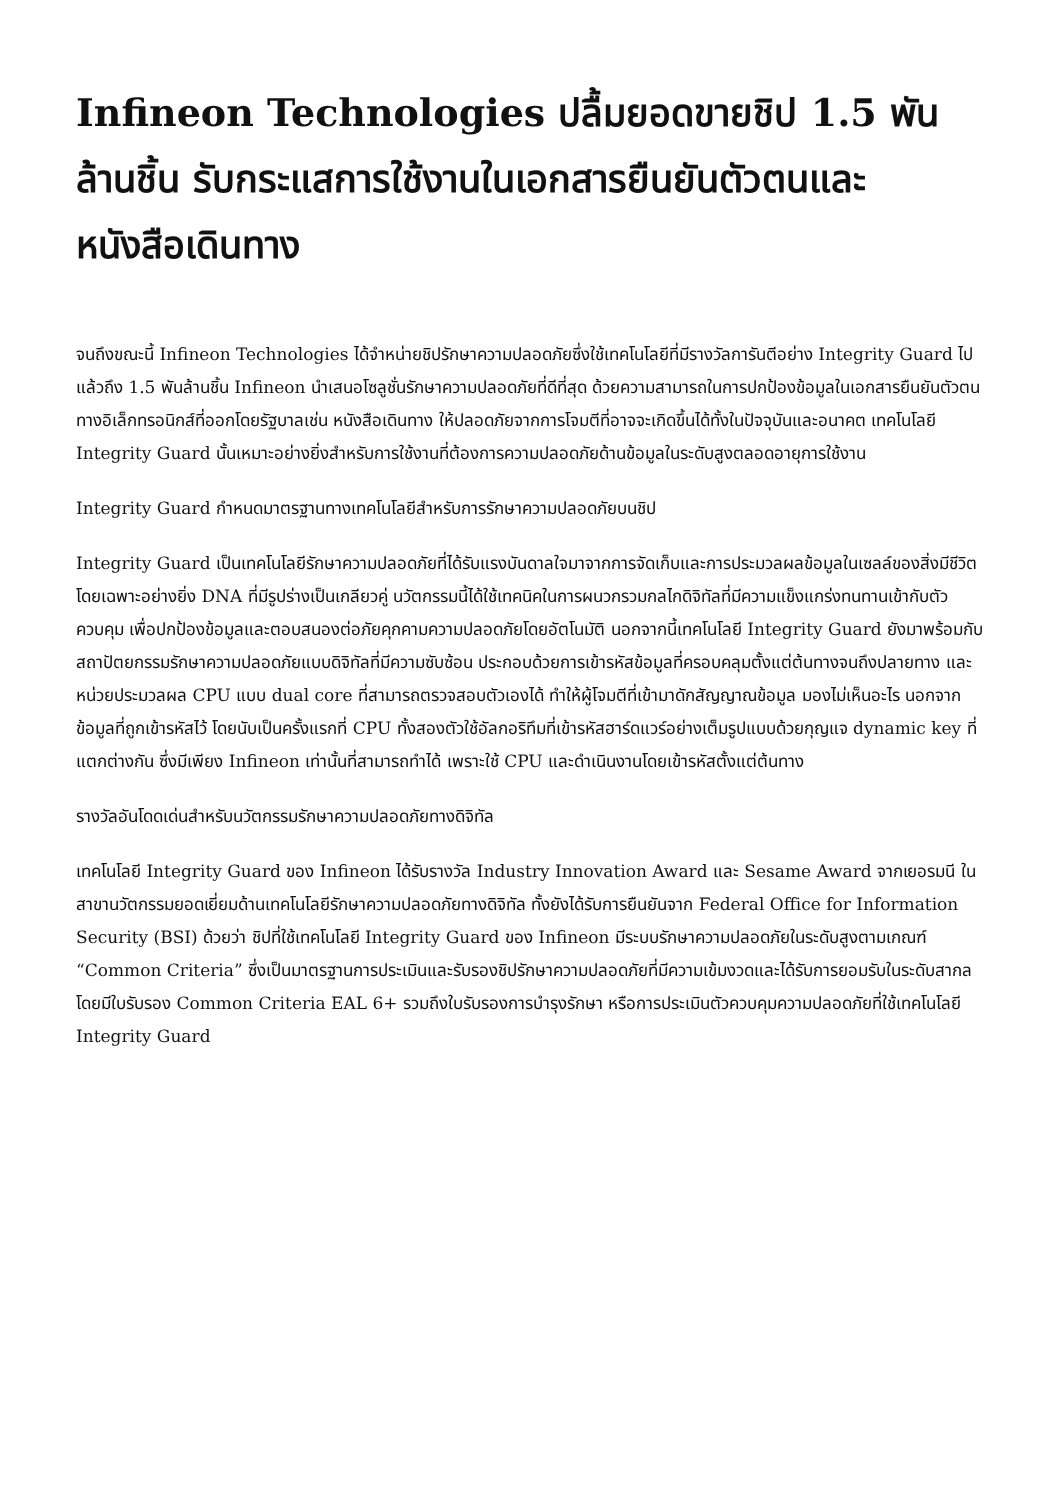Infineon Technologies ปลื้มยอดขายชิป 1.5 พันล้านชิ้น รับกระแสการใช้งานในเอกสารยืนยันตัวตนและหนังสือเดินทาง
จนถึงขณะนี้ Infineon Technologies ได้จำหน่ายชิปรักษาความปลอดภัยซึ่งใช้เทคโนโลยีที่มีรางวัลการันตีอย่าง Integrity Guard ไปแล้วถึง 1.5 พันล้านชิ้น Infineon นำเสนอโซลูชั่นรักษาความปลอดภัยที่ดีที่สุด ด้วยความสามารถในการปกป้องข้อมูลในเอกสารยืนยันตัวตนทางอิเล็กทรอนิกส์ที่ออกโดยรัฐบาลเช่น หนังสือเดินทาง ให้ปลอดภัยจากการโจมตีที่อาจจะเกิดขึ้นได้ทั้งในปัจจุบันและอนาคต เทคโนโลยี Integrity Guard นั้นเหมาะอย่างยิ่งสำหรับการใช้งานที่ต้องการความปลอดภัยด้านข้อมูลในระดับสูงตลอดอายุการใช้งาน
Integrity Guard กำหนดมาตรฐานทางเทคโนโลยีสำหรับการรักษาความปลอดภัยบนชิป
Integrity Guard เป็นเทคโนโลยีรักษาความปลอดภัยที่ได้รับแรงบันดาลใจมาจากการจัดเก็บและการประมวลผลข้อมูลในเซลล์ของสิ่งมีชีวิต โดยเฉพาะอย่างยิ่ง DNA ที่มีรูปร่างเป็นเกลียวคู่ นวัตกรรมนี้ได้ใช้เทคนิคในการผนวกรวมกลไกดิจิทัลที่มีความแข็งแกร่งทนทานเข้ากับตัวควบคุม เพื่อปกป้องข้อมูลและตอบสนองต่อภัยคุกคามความปลอดภัยโดยอัตโนมัติ นอกจากนี้เทคโนโลยี Integrity Guard ยังมาพร้อมกับสถาปัตยกรรมรักษาความปลอดภัยแบบดิจิทัลที่มีความซับซ้อน ประกอบด้วยการเข้ารหัสข้อมูลที่ครอบคลุมตั้งแต่ต้นทางจนถึงปลายทาง และหน่วยประมวลผล CPU แบบ dual core ที่สามารถตรวจสอบตัวเองได้ ทำให้ผู้โจมตีที่เข้ามาดักสัญญาณข้อมูล มองไม่เห็นอะไร นอกจากข้อมูลที่ถูกเข้ารหัสไว้ โดยนับเป็นครั้งแรกที่ CPU ทั้งสองตัวใช้อัลกอริทึมที่เข้ารหัสฮาร์ดแวร์อย่างเต็มรูปแบบด้วยกุญแจ dynamic key ที่แตกต่างกัน ซึ่งมีเพียง Infineon เท่านั้นที่สามารถทำได้ เพราะใช้ CPU และดำเนินงานโดยเข้ารหัสตั้งแต่ต้นทาง
รางวัลอันโดดเด่นสำหรับนวัตกรรมรักษาความปลอดภัยทางดิจิทัล
เทคโนโลยี Integrity Guard ของ Infineon ได้รับรางวัล Industry Innovation Award และ Sesame Award จากเยอรมนี ในสาขานวัตกรรมยอดเยี่ยมด้านเทคโนโลยีรักษาความปลอดภัยทางดิจิทัล ทั้งยังได้รับการยืนยันจาก Federal Office for Information Security (BSI) ด้วยว่า ชิปที่ใช้เทคโนโลยี Integrity Guard ของ Infineon มีระบบรักษาความปลอดภัยในระดับสูงตามเกณฑ์ “Common Criteria” ซึ่งเป็นมาตรฐานการประเมินและรับรองชิปรักษาความปลอดภัยที่มีความเข้มงวดและได้รับการยอมรับในระดับสากล โดยมีใบรับรอง Common Criteria EAL 6+ รวมถึงใบรับรองการบำรุงรักษา หรือการประเมินตัวควบคุมความปลอดภัยที่ใช้เทคโนโลยี Integrity Guard